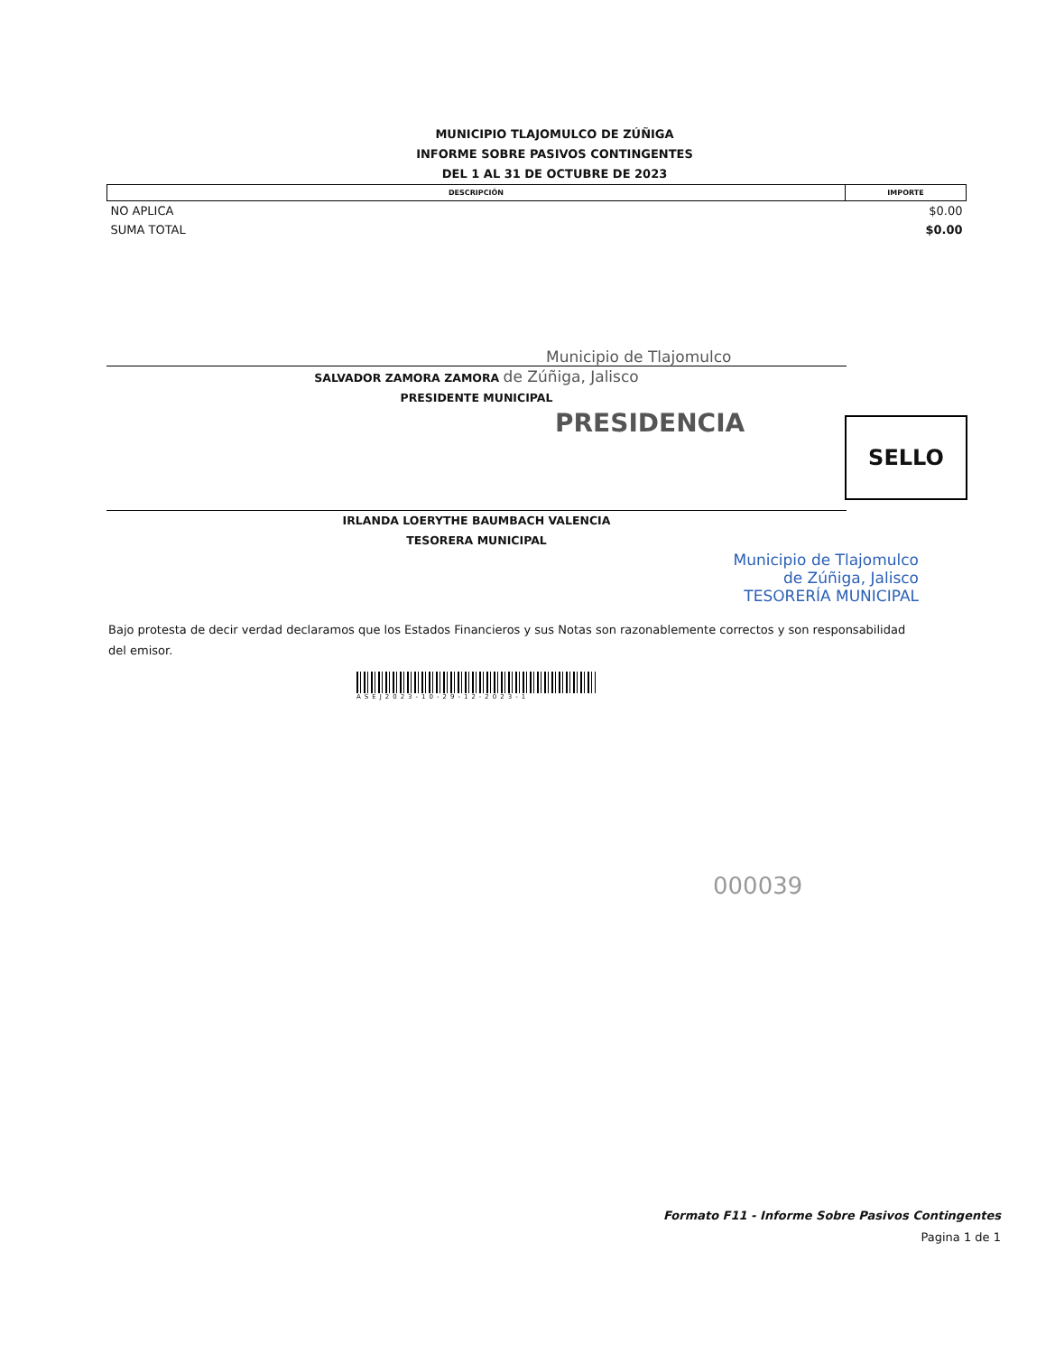MUNICIPIO TLAJOMULCO DE ZÚÑIGA
INFORME SOBRE PASIVOS CONTINGENTES
DEL 1 AL 31 DE OCTUBRE DE 2023
| DESCRIPCIÓN | IMPORTE |
| --- | --- |
| NO APLICA | $0.00 |
| SUMA TOTAL | $0.00 |
Municipio de Tlajomulco
SALVADOR ZAMORA ZAMORA de Zúñiga, Jalisco
PRESIDENTE MUNICIPAL
PRESIDENCIA
SELLO
IRLANDA LOERYTHE BAUMBACH VALENCIA
TESORERA MUNICIPAL
Municipio de Tlajomulco
de Zúñiga, Jalisco
TESORERÍA MUNICIPAL
Bajo protesta de decir verdad declaramos que los Estados Financieros y sus Notas son razonablemente correctos y son responsabilidad del emisor.
ASEJ2023-10-29-12-2023-1
000039
Formato F11 - Informe Sobre Pasivos Contingentes
Pagina 1 de 1